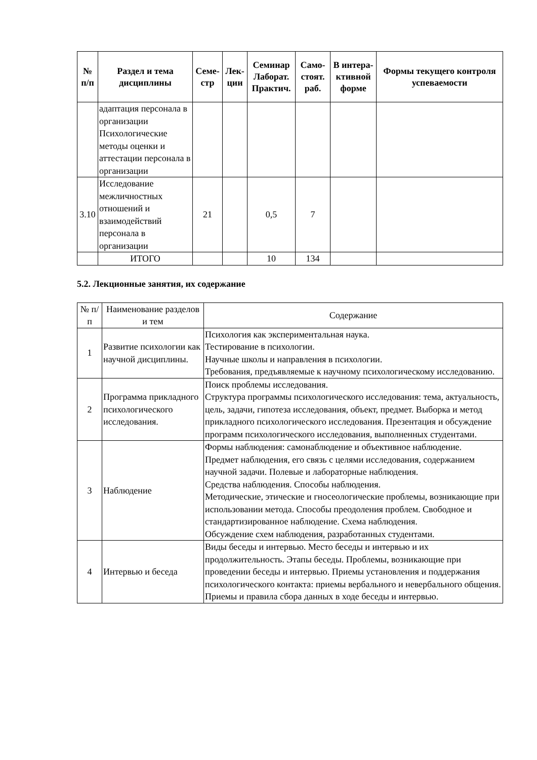| № п/п | Раздел и тема дисциплины | Семе-стр | Лек-ции | Семинар Лаборат. Практич. | Само-стоят. раб. | В интера-ктивной форме | Формы текущего контроля успеваемости |
| --- | --- | --- | --- | --- | --- | --- | --- |
| | адаптация персонала в организации Психологические методы оценки и аттестации персонала в организации | | | | | | |
| 3.10 | Исследование межличностных отношений и взаимодействий персонала в организации | 21 | | 0,5 | 7 | | |
| | ИТОГО | | | 10 | 134 | | |
5.2. Лекционные занятия, их содержание
| № п/п | Наименование разделов и тем | Содержание |
| 1 | Развитие психологии как научной дисциплины. | Психология как экспериментальная наука. Тестирование в психологии. Научные школы и направления в психологии. Требования, предъявляемые к научному психологическому исследованию. |
| 2 | Программа прикладного психологического исследования. | Поиск проблемы исследования. Структура программы психологического исследования: тема, актуальность, цель, задачи, гипотеза исследования, объект, предмет. Выборка и метод прикладного психологического исследования. Презентация и обсуждение программ психологического исследования, выполненных студентами. |
| 3 | Наблюдение | Формы наблюдения: самонаблюдение и объективное наблюдение. Предмет наблюдения, его связь с целями исследования, содержанием научной задачи. Полевые и лабораторные наблюдения. Средства наблюдения. Способы наблюдения. Методические, этические и гносеологические проблемы, возникающие при использовании метода. Способы преодоления проблем. Свободное и стандартизированное наблюдение. Схема наблюдения. Обсуждение схем наблюдения, разработанных студентами. |
| 4 | Интервью и беседа | Виды беседы и интервью. Место беседы и интервью и их продолжительность. Этапы беседы. Проблемы, возникающие при проведении беседы и интервью. Приемы установления и поддержания психологического контакта: приемы вербального и невербального общения. Приемы и правила сбора данных в ходе беседы и интервью. |